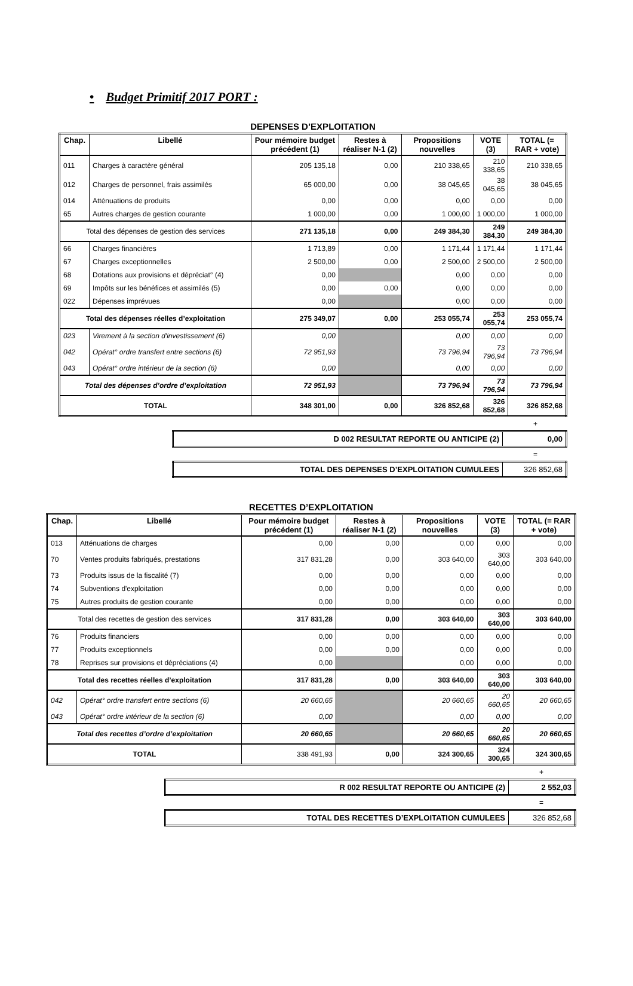• Budget Primitif 2017 PORT :
DEPENSES D’EXPLOITATION
| Chap. | Libellé | Pour mémoire budget précédent (1) | Restes à réaliser N-1 (2) | Propositions nouvelles | VOTE (3) | TOTAL (= RAR + vote) |
| --- | --- | --- | --- | --- | --- | --- |
| 011 | Charges à caractère général | 205 135,18 | 0,00 | 210 338,65 | 210 338,65 | 210 338,65 |
| 012 | Charges de personnel, frais assimilés | 65 000,00 | 0,00 | 38 045,65 | 38 045,65 | 38 045,65 |
| 014 | Atténuations de produits | 0,00 | 0,00 | 0,00 | 0,00 | 0,00 |
| 65 | Autres charges de gestion courante | 1 000,00 | 0,00 | 1 000,00 | 1 000,00 | 1 000,00 |
| Total des dépenses de gestion des services | | 271 135,18 | 0,00 | 249 384,30 | 249 384,30 | 249 384,30 |
| 66 | Charges financières | 1 713,89 | 0,00 | 1 171,44 | 1 171,44 | 1 171,44 |
| 67 | Charges exceptionnelles | 2 500,00 | 0,00 | 2 500,00 | 2 500,00 | 2 500,00 |
| 68 | Dotations aux provisions et dépréciat° (4) | 0,00 | | 0,00 | 0,00 | 0,00 |
| 69 | Impôts sur les bénéfices et assimilés (5) | 0,00 | 0,00 | 0,00 | 0,00 | 0,00 |
| 022 | Dépenses imprévues | 0,00 | | 0,00 | 0,00 | 0,00 |
| Total des dépenses réelles d’exploitation | | 275 349,07 | 0,00 | 253 055,74 | 253 055,74 | 253 055,74 |
| 023 | Virement à la section d'investissement (6) | 0,00 | | 0,00 | 0,00 | 0,00 |
| 042 | Opérat° ordre transfert entre sections (6) | 72 951,93 | | 73 796,94 | 73 796,94 | 73 796,94 |
| 043 | Opérat° ordre intérieur de la section (6) | 0,00 | | 0,00 | 0,00 | 0,00 |
| Total des dépenses d’ordre d’exploitation | | 72 951,93 | | 73 796,94 | 73 796,94 | 73 796,94 |
| TOTAL | | 348 301,00 | 0,00 | 326 852,68 | 326 852,68 | 326 852,68 |
+
| D 002 RESULTAT REPORTE OU ANTICIPE (2) | 0,00 |
=
| TOTAL DES DEPENSES D’EXPLOITATION CUMULEES | 326 852,68 |
RECETTES D’EXPLOITATION
| Chap. | Libellé | Pour mémoire budget précédent (1) | Restes à réaliser N-1 (2) | Propositions nouvelles | VOTE (3) | TOTAL (= RAR + vote) |
| --- | --- | --- | --- | --- | --- | --- |
| 013 | Atténuations de charges | 0,00 | 0,00 | 0,00 | 0,00 | 0,00 |
| 70 | Ventes produits fabriqués, prestations | 317 831,28 | 0,00 | 303 640,00 | 303 640,00 | 303 640,00 |
| 73 | Produits issus de la fiscalité (7) | 0,00 | 0,00 | 0,00 | 0,00 | 0,00 |
| 74 | Subventions d'exploitation | 0,00 | 0,00 | 0,00 | 0,00 | 0,00 |
| 75 | Autres produits de gestion courante | 0,00 | 0,00 | 0,00 | 0,00 | 0,00 |
| Total des recettes de gestion des services | | 317 831,28 | 0,00 | 303 640,00 | 303 640,00 | 303 640,00 |
| 76 | Produits financiers | 0,00 | 0,00 | 0,00 | 0,00 | 0,00 |
| 77 | Produits exceptionnels | 0,00 | 0,00 | 0,00 | 0,00 | 0,00 |
| 78 | Reprises sur provisions et dépréciations (4) | 0,00 | | 0,00 | 0,00 | 0,00 |
| Total des recettes réelles d’exploitation | | 317 831,28 | 0,00 | 303 640,00 | 303 640,00 | 303 640,00 |
| 042 | Opérat° ordre transfert entre sections (6) | 20 660,65 | | 20 660,65 | 20 660,65 | 20 660,65 |
| 043 | Opérat° ordre intérieur de la section (6) | 0,00 | | 0,00 | 0,00 | 0,00 |
| Total des recettes d’ordre d’exploitation | | 20 660,65 | | 20 660,65 | 20 660,65 | 20 660,65 |
| TOTAL | | 338 491,93 | 0,00 | 324 300,65 | 324 300,65 | 324 300,65 |
+
| R 002 RESULTAT REPORTE OU ANTICIPE (2) | 2 552,03 |
=
| TOTAL DES RECETTES D’EXPLOITATION CUMULEES | 326 852,68 |